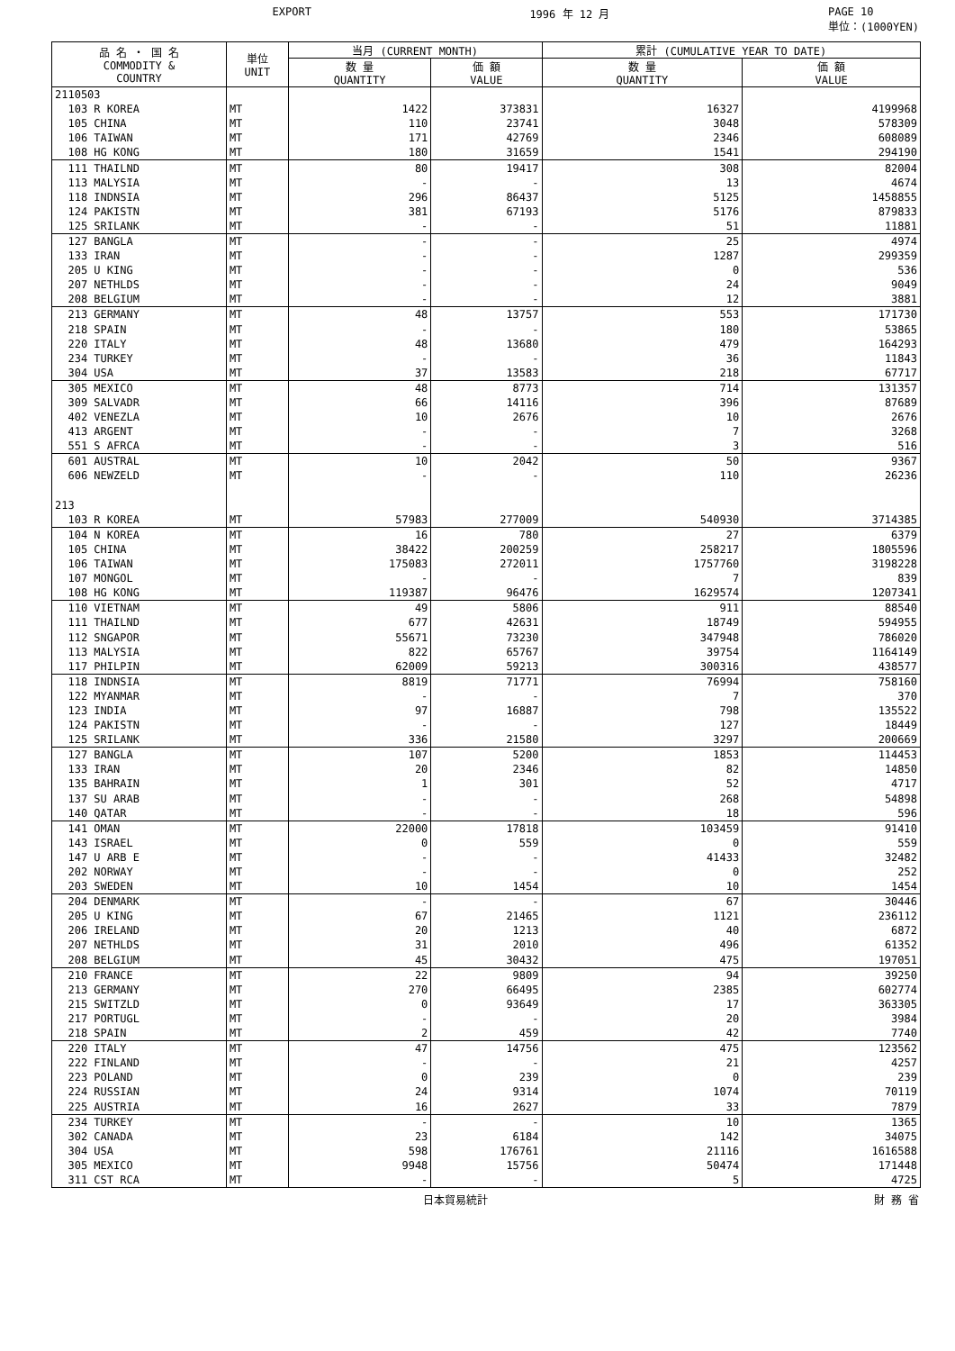EXPORT 1996 年 12 月 PAGE 10
単位：(1000YEN)
| 品 名 ・ 国 名 COMMODITY & COUNTRY | 単位 UNIT | 当月 (CURRENT MONTH) | | 累計 (CUMULATIVE YEAR TO DATE) | |
| --- | --- | --- | --- | --- | --- |
| | | 数 量 QUANTITY | 価 額 VALUE | 数 量 QUANTITY | 価 額 VALUE |
| 2110503 | | | | | |
| 103 R KOREA | MT | 1422 | 373831 | 16327 | 4199968 |
| 105 CHINA | MT | 110 | 23741 | 3048 | 578309 |
| 106 TAIWAN | MT | 171 | 42769 | 2346 | 608089 |
| 108 HG KONG | MT | 180 | 31659 | 1541 | 294190 |
| 111 THAILND | MT | 80 | 19417 | 308 | 82004 |
| 113 MALYSIA | MT | - | - | 13 | 4674 |
| 118 INDNSIA | MT | 296 | 86437 | 5125 | 1458855 |
| 124 PAKISTN | MT | 381 | 67193 | 5176 | 879833 |
| 125 SRILANK | MT | - | - | 51 | 11881 |
| 127 BANGLA | MT | - | - | 25 | 4974 |
| 133 IRAN | MT | - | - | 1287 | 299359 |
| 205 U KING | MT | - | - | 0 | 536 |
| 207 NETHLDS | MT | - | - | 24 | 9049 |
| 208 BELGIUM | MT | - | - | 12 | 3881 |
| 213 GERMANY | MT | 48 | 13757 | 553 | 171730 |
| 218 SPAIN | MT | - | - | 180 | 53865 |
| 220 ITALY | MT | 48 | 13680 | 479 | 164293 |
| 234 TURKEY | MT | - | - | 36 | 11843 |
| 304 USA | MT | 37 | 13583 | 218 | 67717 |
| 305 MEXICO | MT | 48 | 8773 | 714 | 131357 |
| 309 SALVADR | MT | 66 | 14116 | 396 | 87689 |
| 402 VENEZLA | MT | 10 | 2676 | 10 | 2676 |
| 413 ARGENT | MT | - | - | 7 | 3268 |
| 551 S AFRCA | MT | - | - | 3 | 516 |
| 601 AUSTRAL | MT | 10 | 2042 | 50 | 9367 |
| 606 NEWZELD | MT | - | - | 110 | 26236 |
| 213 | | | | | |
| 103 R KOREA | MT | 57983 | 277009 | 540930 | 3714385 |
| 104 N KOREA | MT | 16 | 780 | 27 | 6379 |
| 105 CHINA | MT | 38422 | 200259 | 258217 | 1805596 |
| 106 TAIWAN | MT | 175083 | 272011 | 1757760 | 3198228 |
| 107 MONGOL | MT | - | - | 7 | 839 |
| 108 HG KONG | MT | 119387 | 96476 | 1629574 | 1207341 |
| 110 VIETNAM | MT | 49 | 5806 | 911 | 88540 |
| 111 THAILND | MT | 677 | 42631 | 18749 | 594955 |
| 112 SNGAPOR | MT | 55671 | 73230 | 347948 | 786020 |
| 113 MALYSIA | MT | 822 | 65767 | 39754 | 1164149 |
| 117 PHILPIN | MT | 62009 | 59213 | 300316 | 438577 |
| 118 INDNSIA | MT | 8819 | 71771 | 76994 | 758160 |
| 122 MYANMAR | MT | - | - | 7 | 370 |
| 123 INDIA | MT | 97 | 16887 | 798 | 135522 |
| 124 PAKISTN | MT | - | - | 127 | 18449 |
| 125 SRILANK | MT | 336 | 21580 | 3297 | 200669 |
| 127 BANGLA | MT | 107 | 5200 | 1853 | 114453 |
| 133 IRAN | MT | 20 | 2346 | 82 | 14850 |
| 135 BAHRAIN | MT | 1 | 301 | 52 | 4717 |
| 137 SU ARAB | MT | - | - | 268 | 54898 |
| 140 QATAR | MT | - | - | 18 | 596 |
| 141 OMAN | MT | 22000 | 17818 | 103459 | 91410 |
| 143 ISRAEL | MT | 0 | 559 | 0 | 559 |
| 147 U ARB E | MT | - | - | 41433 | 32482 |
| 202 NORWAY | MT | - | - | 0 | 252 |
| 203 SWEDEN | MT | 10 | 1454 | 10 | 1454 |
| 204 DENMARK | MT | - | - | 67 | 30446 |
| 205 U KING | MT | 67 | 21465 | 1121 | 236112 |
| 206 IRELAND | MT | 20 | 1213 | 40 | 6872 |
| 207 NETHLDS | MT | 31 | 2010 | 496 | 61352 |
| 208 BELGIUM | MT | 45 | 30432 | 475 | 197051 |
| 210 FRANCE | MT | 22 | 9809 | 94 | 39250 |
| 213 GERMANY | MT | 270 | 66495 | 2385 | 602774 |
| 215 SWITZLD | MT | 0 | 93649 | 17 | 363305 |
| 217 PORTUGL | MT | - | - | 20 | 3984 |
| 218 SPAIN | MT | 2 | 459 | 42 | 7740 |
| 220 ITALY | MT | 47 | 14756 | 475 | 123562 |
| 222 FINLAND | MT | - | - | 21 | 4257 |
| 223 POLAND | MT | 0 | 239 | 0 | 239 |
| 224 RUSSIAN | MT | 24 | 9314 | 1074 | 70119 |
| 225 AUSTRIA | MT | 16 | 2627 | 33 | 7879 |
| 234 TURKEY | MT | - | - | 10 | 1365 |
| 302 CANADA | MT | 23 | 6184 | 142 | 34075 |
| 304 USA | MT | 598 | 176761 | 21116 | 1616588 |
| 305 MEXICO | MT | 9948 | 15756 | 50474 | 171448 |
| 311 CST RCA | MT | - | - | 5 | 4725 |
日本貿易統計 財 務 省